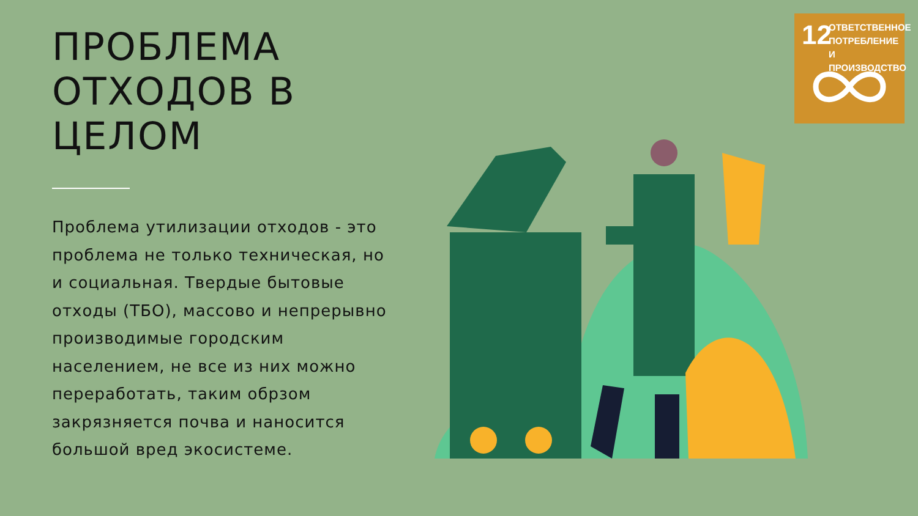ПРОБЛЕМА ОТХОДОВ В ЦЕЛОМ
Проблема утилизации отходов - это проблема не только техническая, но и социальная. Твердые бытовые отходы (ТБО), массово и непрерывно производимые городским населением, не все из них можно переработать, таким обрзом закрязняется почва и наносится большой вред экосистеме.
12
ОТВЕТСТВЕННОЕ
ПОТРЕБЛЕНИЕ
И ПРОИЗВОДСТВО